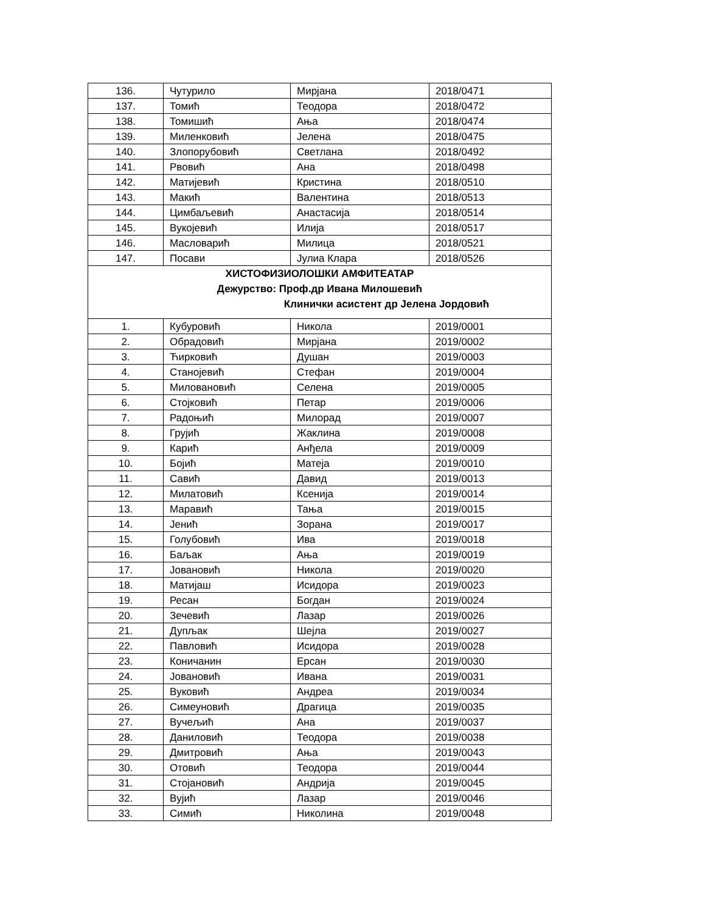| 136. | Чутурило | Мирјана | 2018/0471 |
| 137. | Томић | Теодора | 2018/0472 |
| 138. | Томишић | Ања | 2018/0474 |
| 139. | Миленковић | Јелена | 2018/0475 |
| 140. | Злопорубовић | Светлана | 2018/0492 |
| 141. | Рвовић | Ана | 2018/0498 |
| 142. | Матијевић | Кристина | 2018/0510 |
| 143. | Макић | Валентина | 2018/0513 |
| 144. | Цимбаљевић | Анастасија | 2018/0514 |
| 145. | Вукојевић | Илија | 2018/0517 |
| 146. | Масловарић | Милица | 2018/0521 |
| 147. | Посави | Јулиа Клара | 2018/0526 |
| ХИСТОФИЗИОЛОШКИ АМФИТЕАТАР Дежурство: Проф.др Ивана Милошевић Клинички асистент др Јелена Јордовић | | | |
| 1. | Кубуровић | Никола | 2019/0001 |
| 2. | Обрадовић | Мирјана | 2019/0002 |
| 3. | Ћирковић | Душан | 2019/0003 |
| 4. | Станојевић | Стефан | 2019/0004 |
| 5. | Миловановић | Селена | 2019/0005 |
| 6. | Стојковић | Петар | 2019/0006 |
| 7. | Радоњић | Милорад | 2019/0007 |
| 8. | Грујић | Жаклина | 2019/0008 |
| 9. | Карић | Анђела | 2019/0009 |
| 10. | Бојић | Матеја | 2019/0010 |
| 11. | Савић | Давид | 2019/0013 |
| 12. | Милатовић | Ксенија | 2019/0014 |
| 13. | Маравић | Тања | 2019/0015 |
| 14. | Јенић | Зорана | 2019/0017 |
| 15. | Голубовић | Ива | 2019/0018 |
| 16. | Баљак | Ања | 2019/0019 |
| 17. | Јовановић | Никола | 2019/0020 |
| 18. | Матијаш | Исидора | 2019/0023 |
| 19. | Ресан | Богдан | 2019/0024 |
| 20. | Зечевић | Лазар | 2019/0026 |
| 21. | Дупљак | Шејла | 2019/0027 |
| 22. | Павловић | Исидора | 2019/0028 |
| 23. | Коничанин | Ерсан | 2019/0030 |
| 24. | Јовановић | Ивана | 2019/0031 |
| 25. | Вуковић | Андреа | 2019/0034 |
| 26. | Симеуновић | Драгица | 2019/0035 |
| 27. | Вучељић | Ана | 2019/0037 |
| 28. | Даниловић | Теодора | 2019/0038 |
| 29. | Дмитровић | Ања | 2019/0043 |
| 30. | Отовић | Теодора | 2019/0044 |
| 31. | Стојановић | Андрија | 2019/0045 |
| 32. | Вујић | Лазар | 2019/0046 |
| 33. | Симић | Николина | 2019/0048 |